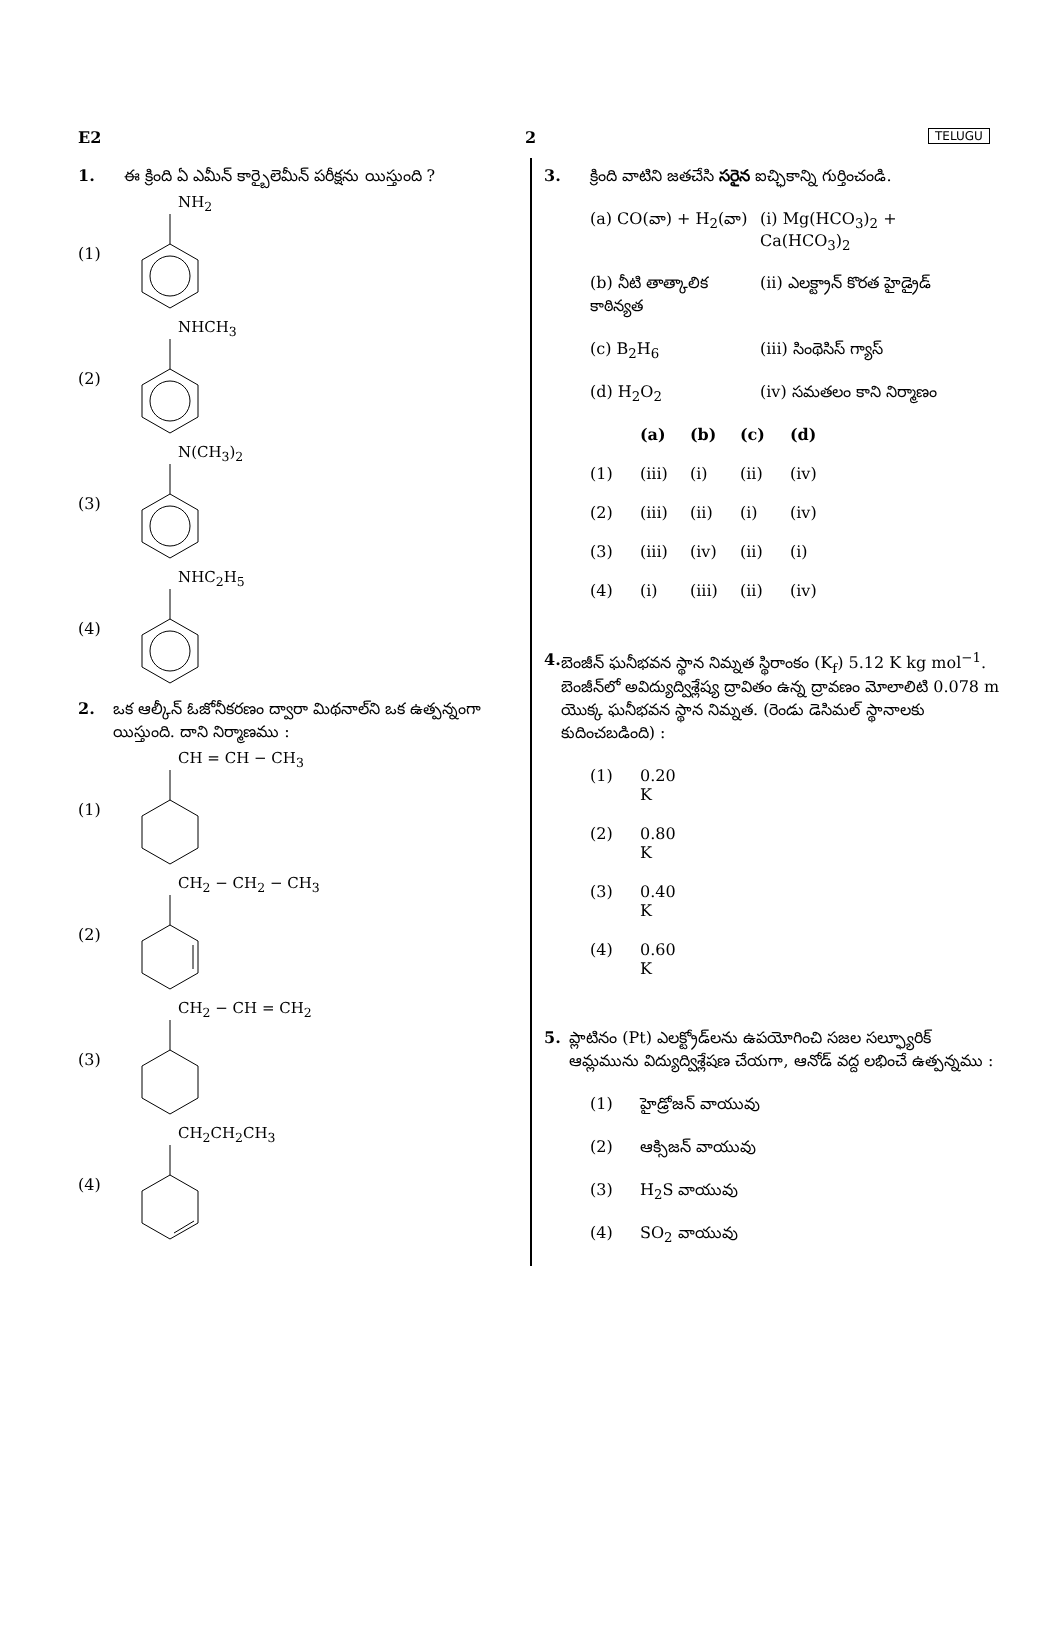E2 2 TELUGU
1. ఈ క్రింది ఏ ఎమీన్ కార్బైలెమీన్ పరీక్షను యిస్తుంది ?
(1) NH<sub>2</sub>
(2) NHCH<sub>3</sub>
(3) N(CH<sub>3</sub>)<sub>2</sub>
(4) NHC<sub>2</sub>H<sub>5</sub>
2. ఒక ఆల్కీన్ ఓజోనీకరణం ద్వారా మిథనాల్‌ని ఒక ఉత్పన్నంగా యిస్తుంది. దాని నిర్మాణము :
(1) CH = CH − CH<sub>3</sub>
(2) CH<sub>2</sub> − CH<sub>2</sub> − CH<sub>3</sub>
(3) CH<sub>2</sub> − CH = CH<sub>2</sub>
(4) CH<sub>2</sub>CH<sub>2</sub>CH<sub>3</sub>
3. క్రింది వాటిని జతచేసి సరైన ఐచ్ఛికాన్ని గుర్తించండి.
(a) CO(వా) + H<sub>2</sub>(వా)
(i) Mg(HCO<sub>3</sub>)<sub>2</sub> + Ca(HCO<sub>3</sub>)<sub>2</sub>
(b) నీటి తాత్కాలిక కాఠిన్యత
(ii) ఎలక్ట్రాన్ కొరత హైడ్రైడ్
(c) B<sub>2</sub>H<sub>6</sub> (iii) సింథెసిస్ గ్యాస్
(d) H<sub>2</sub>O<sub>2</sub> (iv) సమతలం కాని నిర్మాణం
(a) (b) (c) (d)
(1) (iii) (i) (ii) (iv)
(2) (iii) (ii) (i) (iv)
(3) (iii) (iv) (ii) (i)
(4) (i) (iii) (ii) (iv)
4. బెంజీన్ ఘనీభవన స్థాన నిమ్నత స్థిరాంకం (K<sub>f</sub>) 5.12 K kg mol<sup>−1</sup>. బెంజీన్‌లో అవిద్యుద్విశ్లేష్య ద్రావితం ఉన్న ద్రావణం మోలాలిటి 0.078 m యొక్క ఘనీభవన స్థాన నిమ్నత. (రెండు డెసిమల్ స్థానాలకు కుదించబడింది) :
(1) 0.20 K
(2) 0.80 K
(3) 0.40 K
(4) 0.60 K
5. ప్లాటినం (Pt) ఎలక్ట్రోడ్‌లను ఉపయోగించి సజల సల్ఫ్యూరిక్ ఆమ్లమును విద్యుద్విశ్లేషణ చేయగా, ఆనోడ్ వద్ద లభించే ఉత్పన్నము :
(1) హైడ్రోజన్ వాయువు
(2) ఆక్సిజన్ వాయువు
(3) H<sub>2</sub>S వాయువు
(4) SO<sub>2</sub> వాయువు